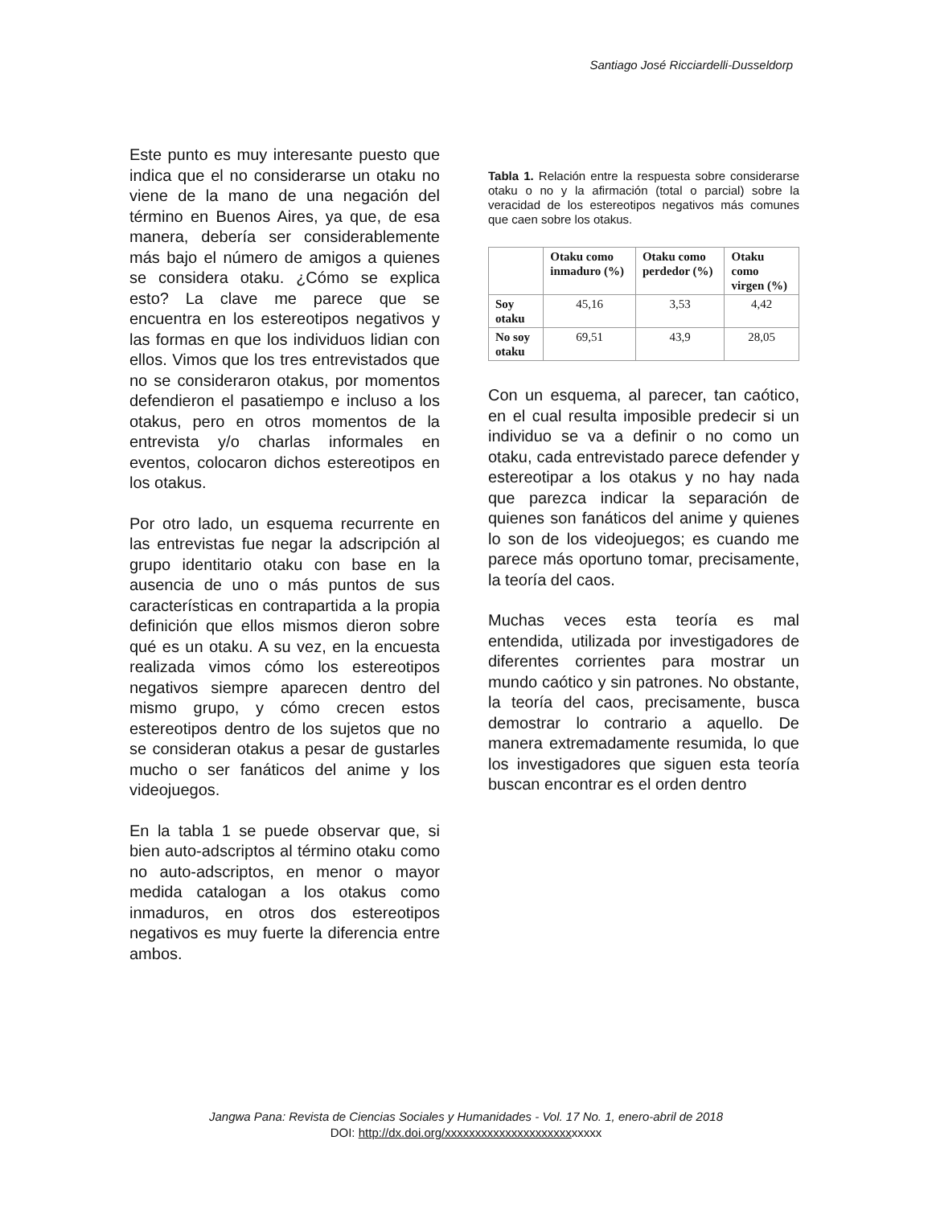Santiago José Ricciardelli-Dusseldorp
Este punto es muy interesante puesto que indica que el no considerarse un otaku no viene de la mano de una negación del término en Buenos Aires, ya que, de esa manera, debería ser considerablemente más bajo el número de amigos a quienes se considera otaku. ¿Cómo se explica esto? La clave me parece que se encuentra en los estereotipos negativos y las formas en que los individuos lidian con ellos. Vimos que los tres entrevistados que no se consideraron otakus, por momentos defendieron el pasatiempo e incluso a los otakus, pero en otros momentos de la entrevista y/o charlas informales en eventos, colocaron dichos estereotipos en los otakus.
Por otro lado, un esquema recurrente en las entrevistas fue negar la adscripción al grupo identitario otaku con base en la ausencia de uno o más puntos de sus características en contrapartida a la propia definición que ellos mismos dieron sobre qué es un otaku. A su vez, en la encuesta realizada vimos cómo los estereotipos negativos siempre aparecen dentro del mismo grupo, y cómo crecen estos estereotipos dentro de los sujetos que no se consideran otakus a pesar de gustarles mucho o ser fanáticos del anime y los videojuegos.
En la tabla 1 se puede observar que, si bien auto-adscriptos al término otaku como no auto-adscriptos, en menor o mayor medida catalogan a los otakus como inmaduros, en otros dos estereotipos negativos es muy fuerte la diferencia entre ambos.
Tabla 1. Relación entre la respuesta sobre considerarse otaku o no y la afirmación (total o parcial) sobre la veracidad de los estereotipos negativos más comunes que caen sobre los otakus.
| | Otaku como inmaduro (%) | Otaku como perdedor (%) | Otaku como virgen (%) |
| --- | --- | --- | --- |
| Soy otaku | 45,16 | 3,53 | 4,42 |
| No soy otaku | 69,51 | 43,9 | 28,05 |
Con un esquema, al parecer, tan caótico, en el cual resulta imposible predecir si un individuo se va a definir o no como un otaku, cada entrevistado parece defender y estereotipar a los otakus y no hay nada que parezca indicar la separación de quienes son fanáticos del anime y quienes lo son de los videojuegos; es cuando me parece más oportuno tomar, precisamente, la teoría del caos.
Muchas veces esta teoría es mal entendida, utilizada por investigadores de diferentes corrientes para mostrar un mundo caótico y sin patrones. No obstante, la teoría del caos, precisamente, busca demostrar lo contrario a aquello. De manera extremadamente resumida, lo que los investigadores que siguen esta teoría buscan encontrar es el orden dentro
Jangwa Pana: Revista de Ciencias Sociales y Humanidades - Vol. 17 No. 1, enero-abril de 2018
DOI: http://dx.doi.org/xxxxxxxxxxxxxxxxxxxxxxxxxx